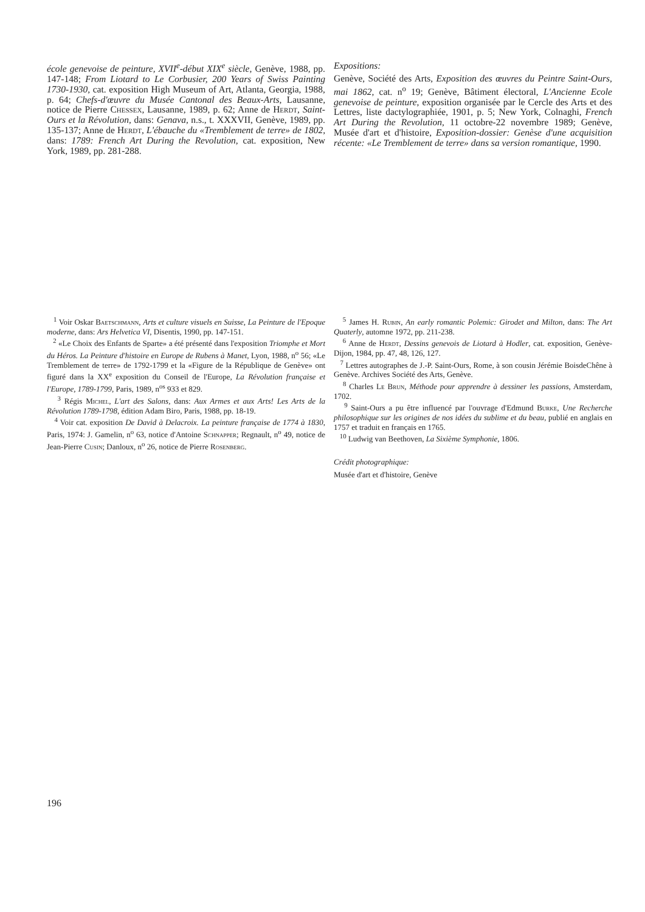école genevoise de peinture, XVII<sup>e</sup>-début XIX<sup>e</sup> siècle, Genève, 1988, pp. 147-148; From Liotard to Le Corbusier, 200 Years of Swiss Painting 1730-1930, cat. exposition High Museum of Art, Atlanta, Georgia, 1988, p. 64; Chefs-d'œuvre du Musée Cantonal des Beaux-Arts, Lausanne, notice de Pierre Chessex, Lausanne, 1989, p. 62; Anne de Herdt, Saint-Ours et la Révolution, dans: Genava, n.s., t. XXXVII, Genève, 1989, pp. 135-137; Anne de Herdt, L'ébauche du «Tremblement de terre» de 1802, dans: 1789: French Art During the Revolution, cat. exposition, New York, 1989, pp. 281-288.
Expositions:
Genève, Société des Arts, Exposition des œuvres du Peintre Saint-Ours, mai 1862, cat. n<sup>o</sup> 19; Genève, Bâtiment électoral, L'Ancienne Ecole genevoise de peinture, exposition organisée par le Cercle des Arts et des Lettres, liste dactylographiée, 1901, p. 5; New York, Colnaghi, French Art During the Revolution, 11 octobre-22 novembre 1989; Genève, Musée d'art et d'histoire, Exposition-dossier: Genèse d'une acquisition récente: «Le Tremblement de terre» dans sa version romantique, 1990.
<sup>1</sup> Voir Oskar Baetschmann, Arts et culture visuels en Suisse, La Peinture de l'Epoque moderne, dans: Ars Helvetica VI, Disentis, 1990, pp. 147-151.
<sup>2</sup> «Le Choix des Enfants de Sparte» a été présenté dans l'exposition Triomphe et Mort du Héros. La Peinture d'histoire en Europe de Rubens à Manet, Lyon, 1988, n<sup>o</sup> 56; «Le Tremblement de terre» de 1792-1799 et la «Figure de la République de Genève» ont figuré dans la XX<sup>e</sup> exposition du Conseil de l'Europe, La Révolution française et l'Europe, 1789-1799, Paris, 1989, n<sup>os</sup> 933 et 829.
<sup>3</sup> Régis Michel, L'art des Salons, dans: Aux Armes et aux Arts! Les Arts de la Révolution 1789-1798, édition Adam Biro, Paris, 1988, pp. 18-19.
<sup>4</sup> Voir cat. exposition De David à Delacroix. La peinture française de 1774 à 1830, Paris, 1974: J. Gamelin, n<sup>o</sup> 63, notice d'Antoine Schnapper; Regnault, n<sup>o</sup> 49, notice de Jean-Pierre Cusin; Danloux, n<sup>o</sup> 26, notice de Pierre Rosenberg.
<sup>5</sup> James H. Rubin, An early romantic Polemic: Girodet and Milton, dans: The Art Quaterly, automne 1972, pp. 211-238.
<sup>6</sup> Anne de Herdt, Dessins genevois de Liotard à Hodler, cat. exposition, Genève-Dijon, 1984, pp. 47, 48, 126, 127.
<sup>7</sup> Lettres autographes de J.-P. Saint-Ours, Rome, à son cousin Jérémie BoisdeChêne à Genève. Archives Société des Arts, Genève.
<sup>8</sup> Charles Le Brun, Méthode pour apprendre à dessiner les passions, Amsterdam, 1702.
<sup>9</sup> Saint-Ours a pu être influencé par l'ouvrage d'Edmund Burke, Une Recherche philosophique sur les origines de nos idées du sublime et du beau, publié en anglais en 1757 et traduit en français en 1765.
<sup>10</sup> Ludwig van Beethoven, La Sixième Symphonie, 1806.
Crédit photographique:
Musée d'art et d'histoire, Genève
196